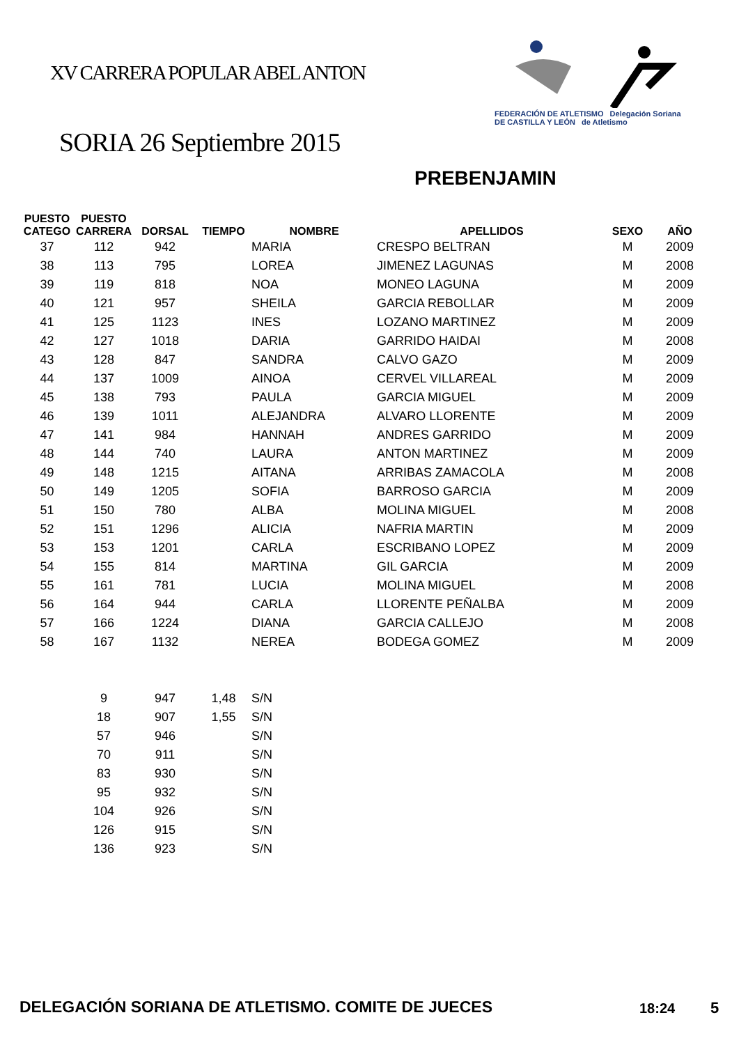XV CARRERA POPULAR ABEL ANTON
FEDERACIÓN DE ATLETISMO Delegación Soriana
DE CASTILLA Y LEÓN de Atletismo
SORIA 26 Septiembre 2015
PREBENJAMIN
| PUESTO CATEGO | PUESTO CARRERA | DORSAL | TIEMPO | NOMBRE | APELLIDOS | SEXO | AÑO |
| --- | --- | --- | --- | --- | --- | --- | --- |
| 37 | 112 | 942 | | MARIA | CRESPO BELTRAN | M | 2009 |
| 38 | 113 | 795 | | LOREA | JIMENEZ LAGUNAS | M | 2008 |
| 39 | 119 | 818 | | NOA | MONEO LAGUNA | M | 2009 |
| 40 | 121 | 957 | | SHEILA | GARCIA REBOLLAR | M | 2009 |
| 41 | 125 | 1123 | | INES | LOZANO MARTINEZ | M | 2009 |
| 42 | 127 | 1018 | | DARIA | GARRIDO HAIDAI | M | 2008 |
| 43 | 128 | 847 | | SANDRA | CALVO GAZO | M | 2009 |
| 44 | 137 | 1009 | | AINOA | CERVEL VILLAREAL | M | 2009 |
| 45 | 138 | 793 | | PAULA | GARCIA MIGUEL | M | 2009 |
| 46 | 139 | 1011 | | ALEJANDRA | ALVARO LLORENTE | M | 2009 |
| 47 | 141 | 984 | | HANNAH | ANDRES GARRIDO | M | 2009 |
| 48 | 144 | 740 | | LAURA | ANTON MARTINEZ | M | 2009 |
| 49 | 148 | 1215 | | AITANA | ARRIBAS ZAMACOLA | M | 2008 |
| 50 | 149 | 1205 | | SOFIA | BARROSO GARCIA | M | 2009 |
| 51 | 150 | 780 | | ALBA | MOLINA MIGUEL | M | 2008 |
| 52 | 151 | 1296 | | ALICIA | NAFRIA MARTIN | M | 2009 |
| 53 | 153 | 1201 | | CARLA | ESCRIBANO LOPEZ | M | 2009 |
| 54 | 155 | 814 | | MARTINA | GIL GARCIA | M | 2009 |
| 55 | 161 | 781 | | LUCIA | MOLINA MIGUEL | M | 2008 |
| 56 | 164 | 944 | | CARLA | LLORENTE PEÑALBA | M | 2009 |
| 57 | 166 | 1224 | | DIANA | GARCIA CALLEJO | M | 2008 |
| 58 | 167 | 1132 | | NEREA | BODEGA GOMEZ | M | 2009 |
| | 9 | 947 | 1,48 | S/N | | | |
| | 18 | 907 | 1,55 | S/N | | | |
| | 57 | 946 | | S/N | | | |
| | 70 | 911 | | S/N | | | |
| | 83 | 930 | | S/N | | | |
| | 95 | 932 | | S/N | | | |
| | 104 | 926 | | S/N | | | |
| | 126 | 915 | | S/N | | | |
| | 136 | 923 | | S/N | | | |
DELEGACIÓN SORIANA DE ATLETISMO. COMITE DE JUECES
18:24 5